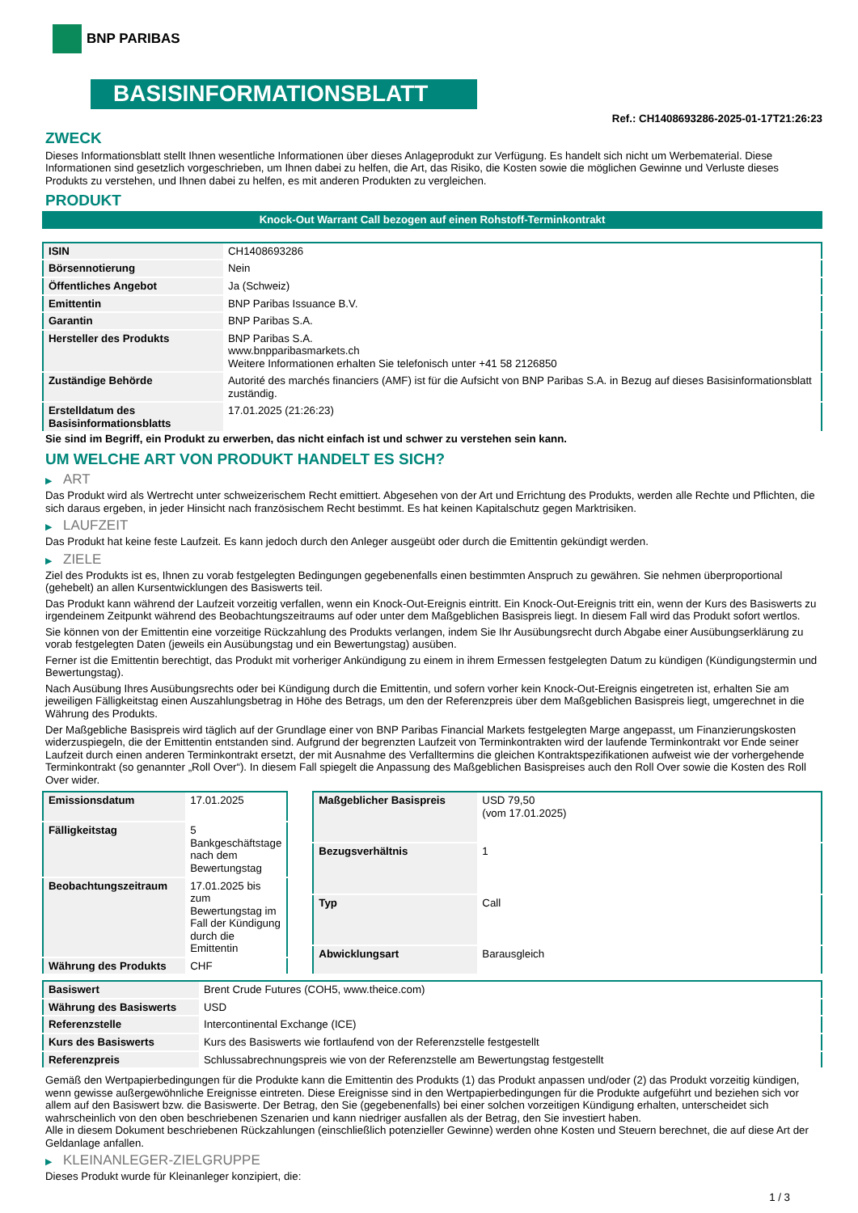BNP PARIBAS
BASISINFORMATIONSBLATT
Ref.: CH1408693286-2025-01-17T21:26:23
ZWECK
Dieses Informationsblatt stellt Ihnen wesentliche Informationen über dieses Anlageprodukt zur Verfügung. Es handelt sich nicht um Werbematerial. Diese Informationen sind gesetzlich vorgeschrieben, um Ihnen dabei zu helfen, die Art, das Risiko, die Kosten sowie die möglichen Gewinne und Verluste dieses Produkts zu verstehen, und Ihnen dabei zu helfen, es mit anderen Produkten zu vergleichen.
PRODUKT
Knock-Out Warrant Call bezogen auf einen Rohstoff-Terminkontrakt
| ISIN | CH1408693286 |
| Börsennotierung | Nein |
| Öffentliches Angebot | Ja (Schweiz) |
| Emittentin | BNP Paribas Issuance B.V. |
| Garantin | BNP Paribas S.A. |
| Hersteller des Produkts | BNP Paribas S.A. www.bnpparibasmarkets.ch Weitere Informationen erhalten Sie telefonisch unter +41 58 2126850 |
| Zuständige Behörde | Autorité des marchés financiers (AMF) ist für die Aufsicht von BNP Paribas S.A. in Bezug auf dieses Basisinformationsblatt zuständig. |
| Erstelldatum des Basisinformationsblatts | 17.01.2025 (21:26:23) |
Sie sind im Begriff, ein Produkt zu erwerben, das nicht einfach ist und schwer zu verstehen sein kann.
UM WELCHE ART VON PRODUKT HANDELT ES SICH?
▶ ART
Das Produkt wird als Wertrecht unter schweizerischem Recht emittiert. Abgesehen von der Art und Errichtung des Produkts, werden alle Rechte und Pflichten, die sich daraus ergeben, in jeder Hinsicht nach französischem Recht bestimmt. Es hat keinen Kapitalschutz gegen Marktrisiken.
▶ LAUFZEIT
Das Produkt hat keine feste Laufzeit. Es kann jedoch durch den Anleger ausgeübt oder durch die Emittentin gekündigt werden.
▶ ZIELE
Ziel des Produkts ist es, Ihnen zu vorab festgelegten Bedingungen gegebenenfalls einen bestimmten Anspruch zu gewähren. Sie nehmen überproportional (gehebelt) an allen Kursentwicklungen des Basiswerts teil.
Das Produkt kann während der Laufzeit vorzeitig verfallen, wenn ein Knock-Out-Ereignis eintritt. Ein Knock-Out-Ereignis tritt ein, wenn der Kurs des Basiswerts zu irgendeinem Zeitpunkt während des Beobachtungszeitraums auf oder unter dem Maßgeblichen Basispreis liegt. In diesem Fall wird das Produkt sofort wertlos.
Sie können von der Emittentin eine vorzeitige Rückzahlung des Produkts verlangen, indem Sie Ihr Ausübungsrecht durch Abgabe einer Ausübungserklärung zu vorab festgelegten Daten (jeweils ein Ausübungstag und ein Bewertungstag) ausüben.
Ferner ist die Emittentin berechtigt, das Produkt mit vorheriger Ankündigung zu einem in ihrem Ermessen festgelegten Datum zu kündigen (Kündigungstermin und Bewertungstag).
Nach Ausübung Ihres Ausübungsrechts oder bei Kündigung durch die Emittentin, und sofern vorher kein Knock-Out-Ereignis eingetreten ist, erhalten Sie am jeweiligen Fälligkeitstag einen Auszahlungsbetrag in Höhe des Betrags, um den der Referenzpreis über dem Maßgeblichen Basispreis liegt, umgerechnet in die Währung des Produkts.
Der Maßgebliche Basispreis wird täglich auf der Grundlage einer von BNP Paribas Financial Markets festgelegten Marge angepasst, um Finanzierungskosten widerzuspiegeln, die der Emittentin entstanden sind. Aufgrund der begrenzten Laufzeit von Terminkontrakten wird der laufende Terminkontrakt vor Ende seiner Laufzeit durch einen anderen Terminkontrakt ersetzt, der mit Ausnahme des Verfalltermins die gleichen Kontraktspezifikationen aufweist wie der vorhergehende Terminkontrakt (so genannter „Roll Over“). In diesem Fall spiegelt die Anpassung des Maßgeblichen Basispreises auch den Roll Over sowie die Kosten des Roll Over wider.
| Emissionsdatum | 17.01.2025 |
| Fälligkeitstag | 5 Bankgeschäftstage nach dem Bewertungstag |
| Beobachtungszeitraum | 17.01.2025 bis zum Bewertungstag im Fall der Kündigung durch die Emittentin |
| Währung des Produkts | CHF |
| Maßgeblicher Basispreis | USD 79,50 (vom 17.01.2025) |
| Bezugsverhältnis | 1 |
| Typ | Call |
| Abwicklungsart | Barausgleich |
| Basiswert | Brent Crude Futures (COH5, www.theice.com) |
| Währung des Basiswerts | USD |
| Referenzstelle | Intercontinental Exchange (ICE) |
| Kurs des Basiswerts | Kurs des Basiswerts wie fortlaufend von der Referenzstelle festgestellt |
| Referenzpreis | Schlussabrechnungspreis wie von der Referenzstelle am Bewertungstag festgestellt |
Gemäß den Wertpapierbedingungen für die Produkte kann die Emittentin des Produkts (1) das Produkt anpassen und/oder (2) das Produkt vorzeitig kündigen, wenn gewisse außergewöhnliche Ereignisse eintreten. Diese Ereignisse sind in den Wertpapierbedingungen für die Produkte aufgeführt und beziehen sich vor allem auf den Basiswert bzw. die Basiswerte. Der Betrag, den Sie (gegebenenfalls) bei einer solchen vorzeitigen Kündigung erhalten, unterscheidet sich wahrscheinlich von den oben beschriebenen Szenarien und kann niedriger ausfallen als der Betrag, den Sie investiert haben.
Alle in diesem Dokument beschriebenen Rückzahlungen (einschließlich potenzieller Gewinne) werden ohne Kosten und Steuern berechnet, die auf diese Art der Geldanlage anfallen.
▶ KLEINANLEGER-ZIELGRUPPE
Dieses Produkt wurde für Kleinanleger konzipiert, die:
1 / 3